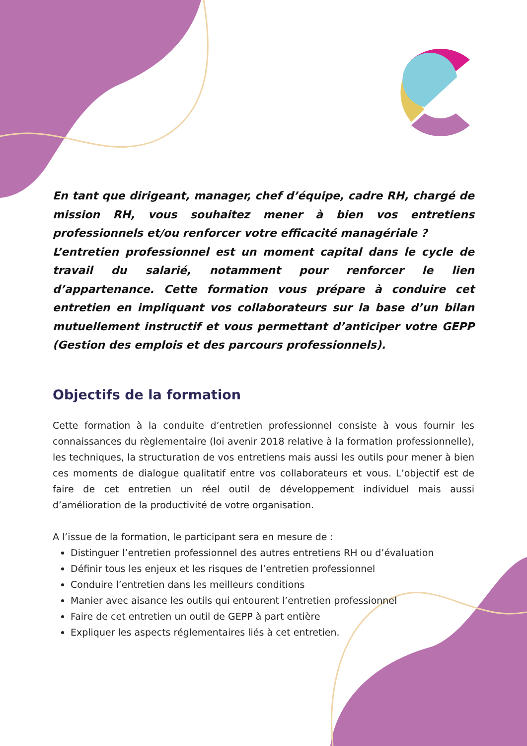En tant que dirigeant, manager, chef d’équipe, cadre RH, chargé de mission RH, vous souhaitez mener à bien vos entretiens professionnels et/ou renforcer votre efficacité managériale ?
L’entretien professionnel est un moment capital dans le cycle de travail du salarié, notamment pour renforcer le lien d’appartenance. Cette formation vous prépare à conduire cet entretien en impliquant vos collaborateurs sur la base d’un bilan mutuellement instructif et vous permettant d’anticiper votre GEPP (Gestion des emplois et des parcours professionnels).
Objectifs de la formation
Cette formation à la conduite d’entretien professionnel consiste à vous fournir les connaissances du règlementaire (loi avenir 2018 relative à la formation professionnelle), les techniques, la structuration de vos entretiens mais aussi les outils pour mener à bien ces moments de dialogue qualitatif entre vos collaborateurs et vous. L’objectif est de faire de cet entretien un réel outil de développement individuel mais aussi d’amélioration de la productivité de votre organisation.
A l’issue de la formation, le participant sera en mesure de :
Distinguer l’entretien professionnel des autres entretiens RH ou d’évaluation
Définir tous les enjeux et les risques de l’entretien professionnel
Conduire l’entretien dans les meilleurs conditions
Manier avec aisance les outils qui entourent l’entretien professionnel
Faire de cet entretien un outil de GEPP à part entière
Expliquer les aspects réglementaires liés à cet entretien.